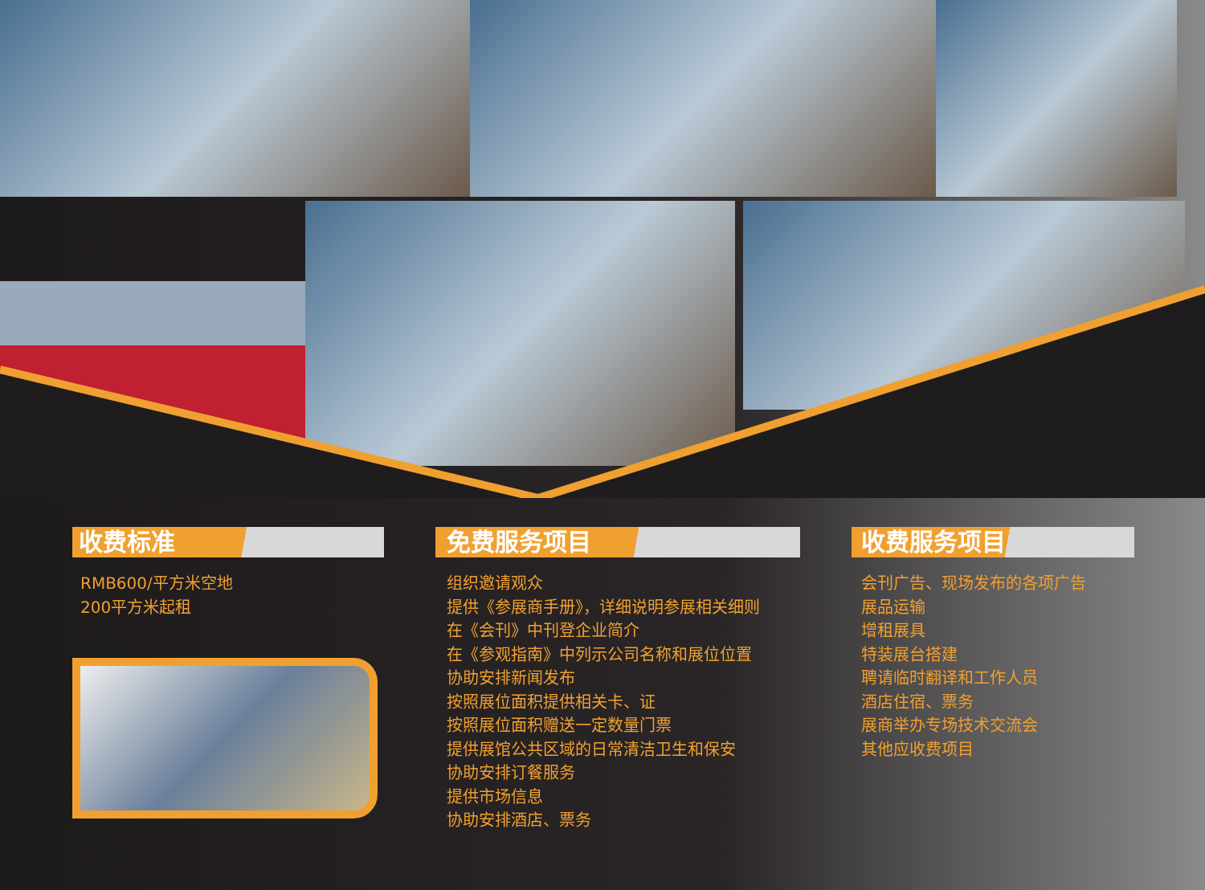收费标准
RMB600/平方米空地
200平方米起租
免费服务项目
组织邀请观众
提供《参展商手册》，详细说明参展相关细则
在《会刊》中刊登企业简介
在《参观指南》中列示公司名称和展位位置
协助安排新闻发布
按照展位面积提供相关卡、证
按照展位面积赠送一定数量门票
提供展馆公共区域的日常清洁卫生和保安
协助安排订餐服务
提供市场信息
协助安排酒店、票务
收费服务项目
会刊广告、现场发布的各项广告
展品运输
增租展具
特装展台搭建
聘请临时翻译和工作人员
酒店住宿、票务
展商举办专场技术交流会
其他应收费项目